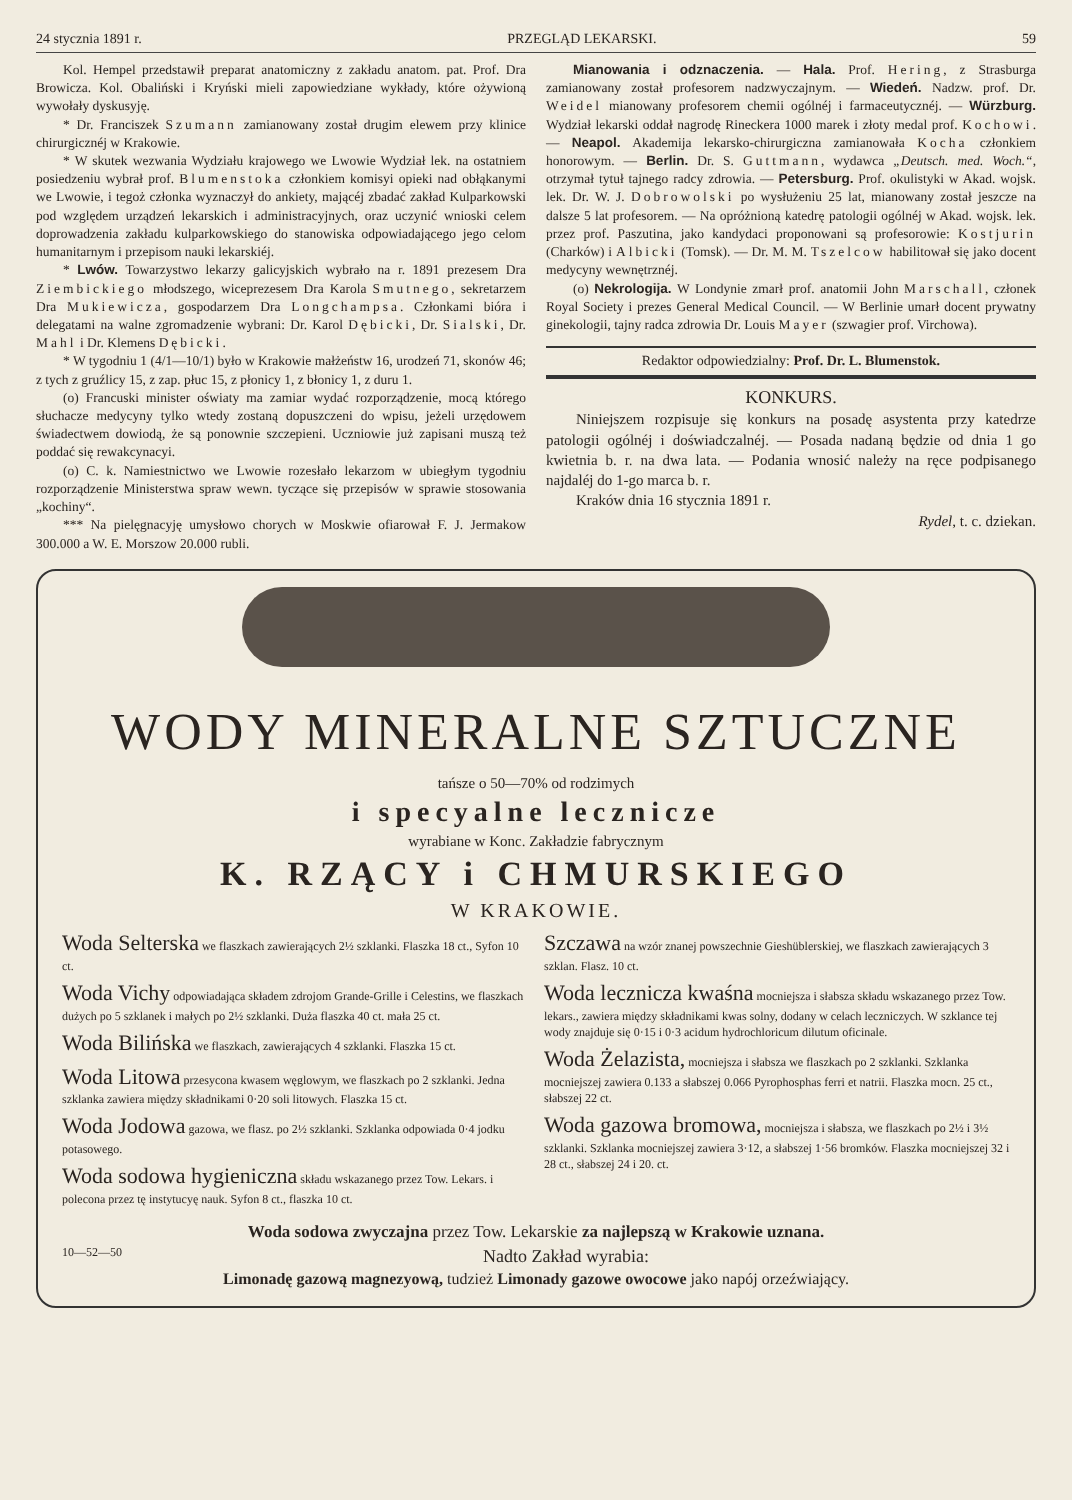24 stycznia 1891 r. PRZEGLĄD LEKARSKI. 59
Kol. Hempel przedstawił preparat anatomiczny z zakładu anatom. pat. Prof. Dra Browicza. Kol. Obaliński i Kryński mieli zapowiedziane wykłady, które ożywioną wywołały dyskusyję.
* Dr. Franciszek Szumann zamianowany został drugim elewem przy klinice chirurgicznéj w Krakowie.
* W skutek wezwania Wydziału krajowego we Lwowie Wydział lek. na ostatniem posiedzeniu wybrał prof. Blumenstoka członkiem komisyi opieki nad obłąkanymi we Lwowie, i tegoż członka wyznaczył do ankiety, mającéj zbadać zakład Kulparkowski pod względem urządzeń lekarskich i administracyjnych, oraz uczynić wnioski celem doprowadzenia zakładu kulparkowskiego do stanowiska odpowiadającego jego celom humanitarnym i przepisom nauki lekarskiéj.
* Lwów. Towarzystwo lekarzy galicyjskich wybrało na r. 1891 prezesem Dra Ziembickiego młodszego, wiceprezesem Dra Karola Smutnego, sekretarzem Dra Mukiewicza, gospodarzem Dra Longchampsa. Członkami bióra i delegatami na walne zgromadzenie wybrani: Dr. Karol Dębicki, Dr. Sialski, Dr. Mahl i Dr. Klemens Dębicki.
* W tygodniu 1 (4/1—10/1) było w Krakowie małżeństw 16, urodzeń 71, skonów 46; z tych z gruźlicy 15, z zap. płuc 15, z płonicy 1, z błonicy 1, z duru 1.
(o) Francuski minister oświaty ma zamiar wydać rozporządzenie, mocą którego słuchacze medycyny tylko wtedy zostaną dopuszczeni do wpisu, jeżeli urzędowem świadectwem dowiodą, że są ponownie szczepieni. Uczniowie już zapisani muszą też poddać się rewakcynacyi.
(o) C. k. Namiestnictwo we Lwowie rozesłało lekarzom w ubiegłym tygodniu rozporządzenie Ministerstwa spraw wewn. tyczące się przepisów w sprawie stosowania „kochiny“.
*** Na pielęgnacyję umysłowo chorych w Moskwie ofiarował F. J. Jermakow 300.000 a W. E. Morszow 20.000 rubli.
Mianowania i odznaczenia. — Hala. Prof. Hering, z Strasburga zamianowany został profesorem nadzwyczajnym. — Wiedeń. Nadzw. prof. Dr. Weidel mianowany profesorem chemii ogólnéj i farmaceutycznéj. — Würzburg. Wydział lekarski oddał nagrodę Rineckera 1000 marek i złoty medal prof. Kochowi. — Neapol. Akademija lekarsko-chirurgiczna zamianowała Kocha członkiem honorowym. — Berlin. Dr. S. Guttmann, wydawca „Deutsch. med. Woch.“, otrzymał tytuł tajnego radcy zdrowia. — Petersburg. Prof. okulistyki w Akad. wojsk. lek. Dr. W. J. Dobrowolski po wysłużeniu 25 lat, mianowany został jeszcze na dalsze 5 lat profesorem. — Na opróżnioną katedrę patologii ogólnéj w Akad. wojsk. lek. przez prof. Paszutina, jako kandydaci proponowani są profesorowie: Kostjurin (Charków) i Albicki (Tomsk). — Dr. M. M. Tszelcow habilitował się jako docent medycyny wewnętrznéj.
(o) Nekrologija. W Londynie zmarł prof. anatomii John Marschall, członek Royal Society i prezes General Medical Council. — W Berlinie umarł docent prywatny ginekologii, tajny radca zdrowia Dr. Louis Mayer (szwagier prof. Virchowa).
Redaktor odpowiedzialny: Prof. Dr. L. Blumenstok.
KONKURS.
Niniejszem rozpisuje się konkurs na posadę asystenta przy katedrze patologii ogólnéj i doświadczalnéj. — Posada nadaną będzie od dnia 1 go kwietnia b. r. na dwa lata. — Podania wnosić należy na ręce podpisanego najdaléj do 1-go marca b. r.
Kraków dnia 16 stycznia 1891 r.
Rydel, t. c. dziekan.
WODY MINERALNE SZTUCZNE
tańsze o 50—70% od rodzimych
i specyalne lecznicze
wyrabiane w Konc. Zakładzie fabrycznym
K. RZĄCY i CHMURSKIEGO
W KRAKOWIE.
Woda Selterska we flaszkach zawierających 2½ szklanki. Flaszka 18 ct., Syfon 10 ct.
Woda Vichy odpowiadająca składem zdrojom Grande-Grille i Celestins, we flaszkach dużych po 5 szklanek i małych po 2½ szklanki. Duża flaszka 40 ct. mała 25 ct.
Woda Bilińska we flaszkach, zawierających 4 szklanki. Flaszka 15 ct.
Woda Litowa przesycona kwasem węglowym, we flaszkach po 2 szklanki. Jedna szklanka zawiera między składnikami 0·20 soli litowych. Flaszka 15 ct.
Woda Jodowa gazowa, we flasz. po 2½ szklanki. Szklanka odpowiada 0·4 jodku potasowego.
Woda sodowa hygieniczna składu wskazanego przez Tow. Lekars. i polecona przez tę instytucyę nauk. Syfon 8 ct., flaszka 10 ct.
Szczawa na wzór znanej powszechnie Gieshüblerskiej, we flaszkach zawierających 3 szklan. Flasz. 10 ct.
Woda lecznicza kwaśna mocniejsza i słabsza składu wskazanego przez Tow. lekars., zawiera między składnikami kwas solny, dodany w celach leczniczych. W szklance tej wody znajduje się 0·15 i 0·3 acidum hydrochloricum dilutum oficinale.
Woda Żelazista, mocniejsza i słabsza we flaszkach po 2 szklanki. Szklanka mocniejszej zawiera 0.133 a słabszej 0.066 Pyrophosphas ferri et natrii. Flaszka mocn. 25 ct., słabszej 22 ct.
Woda gazowa bromowa, mocniejsza i słabsza, we flaszkach po 2½ i 3½ szklanki. Szklanka mocniejszej zawiera 3·12, a słabszej 1·56 bromków. Flaszka mocniejszej 32 i 28 ct., słabszej 24 i 20. ct.
Woda sodowa zwyczajna przez Tow. Lekarskie za najlepszą w Krakowie uznana.
10—52—50 Nadto Zakład wyrabia:
Limonadę gazową magnezyową, tudzież Limonady gazowe owocowe jako napój orzeźwiający.